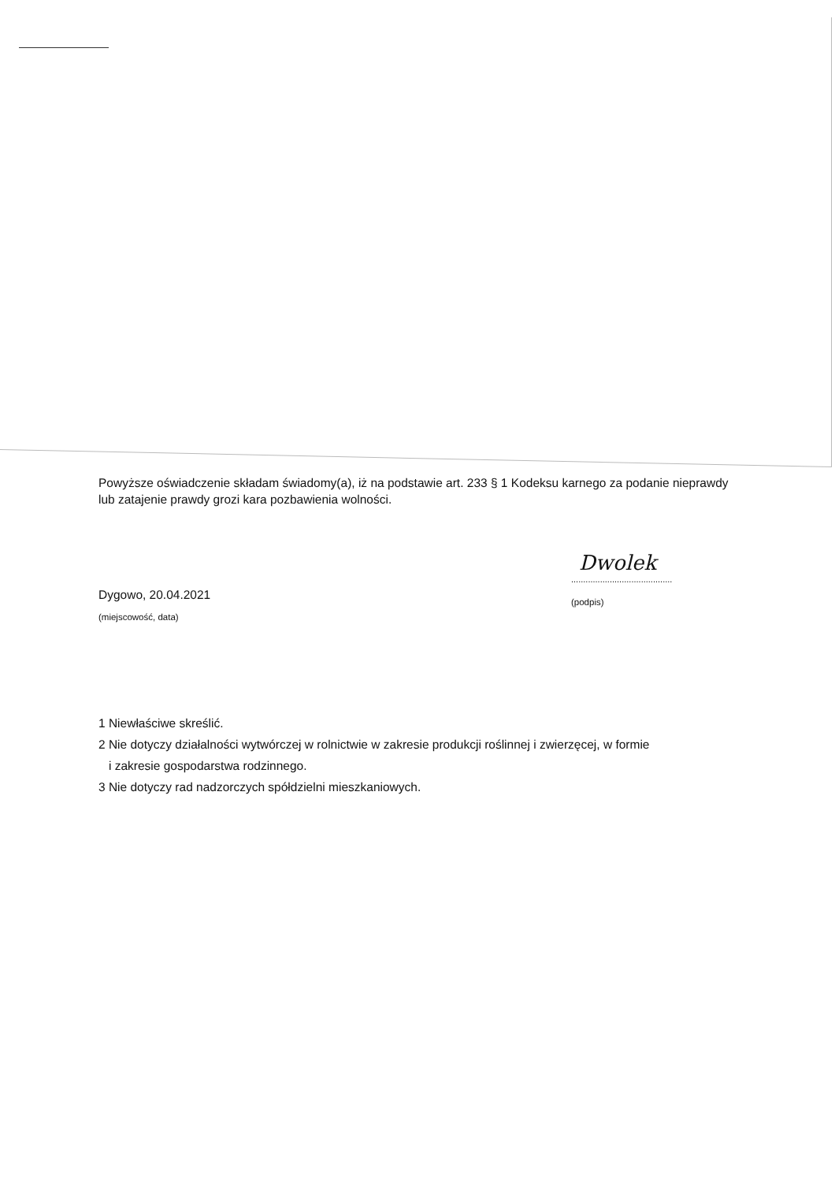Powyższe oświadczenie składam świadomy(a), iż na podstawie art. 233 § 1 Kodeksu karnego za podanie nieprawdy lub zatajenie prawdy grozi kara pozbawienia wolności.
Dygowo, 20.04.2021
(miejscowość, data)
Dwolek
..........................................
(podpis)
1 Niewłaściwe skreślić.
2 Nie dotyczy działalności wytwórczej w rolnictwie w zakresie produkcji roślinnej i zwierzęcej, w formie
i zakresie gospodarstwa rodzinnego.
3 Nie dotyczy rad nadzorczych spółdzielni mieszkaniowych.